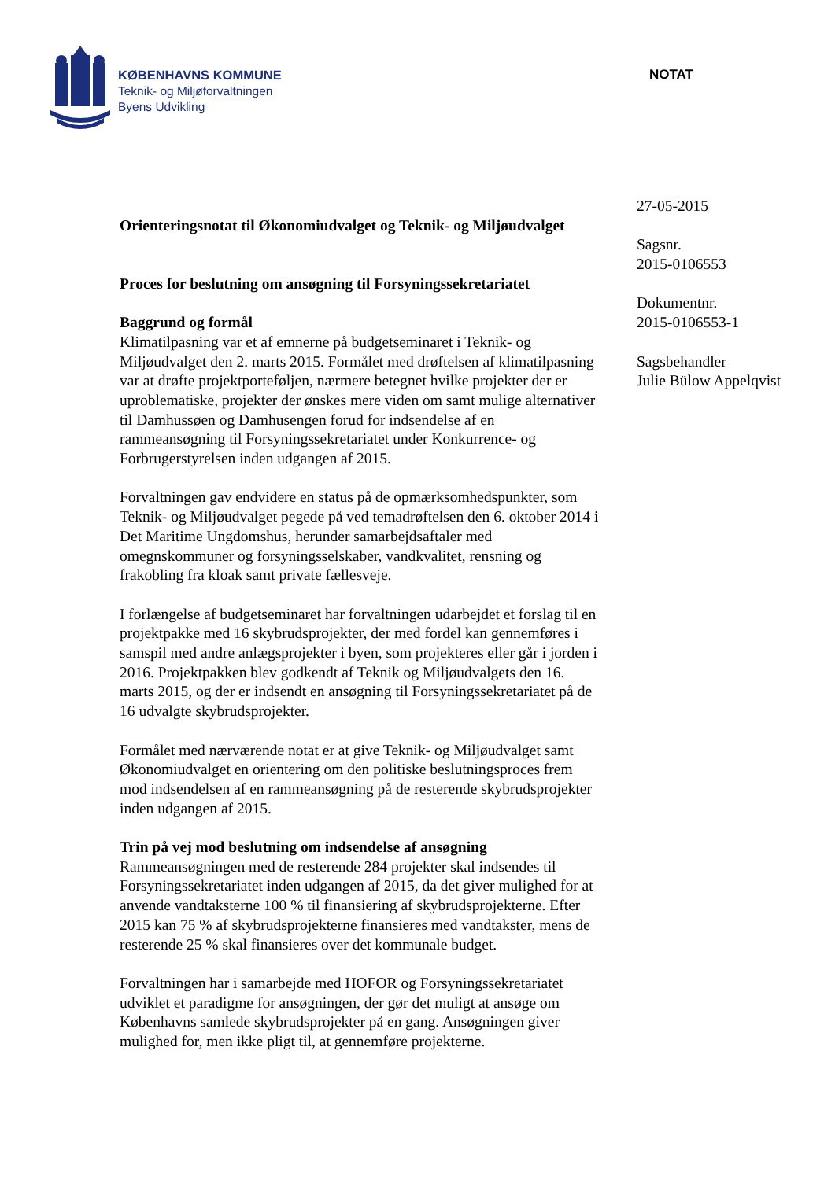KØBENHAVNS KOMMUNE
Teknik- og Miljøforvaltningen
Byens Udvikling
NOTAT
Orienteringsnotat til Økonomiudvalget og Teknik- og Miljøudvalget
Proces for beslutning om ansøgning til Forsyningssekretariatet
Baggrund og formål
Klimatilpasning var et af emnerne på budgetseminaret i Teknik- og Miljøudvalget den 2. marts 2015. Formålet med drøftelsen af klimatilpasning var at drøfte projektporteføljen, nærmere betegnet hvilke projekter der er uproblematiske, projekter der ønskes mere viden om samt mulige alternativer til Damhussøen og Damhusengen forud for indsendelse af en rammeansøgning til Forsyningssekretariatet under Konkurrence- og Forbrugerstyrelsen inden udgangen af 2015.
Forvaltningen gav endvidere en status på de opmærksomhedspunkter, som Teknik- og Miljøudvalget pegede på ved temadrøftelsen den 6. oktober 2014 i Det Maritime Ungdomshus, herunder samarbejdsaftaler med omegnskommuner og forsyningsselskaber, vandkvalitet, rensning og frakobling fra kloak samt private fællesveje.
I forlængelse af budgetseminaret har forvaltningen udarbejdet et forslag til en projektpakke med 16 skybrudsprojekter, der med fordel kan gennemføres i samspil med andre anlægsprojekter i byen, som projekteres eller går i jorden i 2016. Projektpakken blev godkendt af Teknik og Miljøudvalgets den 16. marts 2015, og der er indsendt en ansøgning til Forsyningssekretariatet på de 16 udvalgte skybrudsprojekter.
Formålet med nærværende notat er at give Teknik- og Miljøudvalget samt Økonomiudvalget en orientering om den politiske beslutningsproces frem mod indsendelsen af en rammeansøgning på de resterende skybrudsprojekter inden udgangen af 2015.
Trin på vej mod beslutning om indsendelse af ansøgning
Rammeansøgningen med de resterende 284 projekter skal indsendes til Forsyningssekretariatet inden udgangen af 2015, da det giver mulighed for at anvende vandtaksterne 100 % til finansiering af skybrudsprojekterne. Efter 2015 kan 75 % af skybrudsprojekterne finansieres med vandtakster, mens de resterende 25 % skal finansieres over det kommunale budget.
Forvaltningen har i samarbejde med HOFOR og Forsyningssekretariatet udviklet et paradigme for ansøgningen, der gør det muligt at ansøge om Københavns samlede skybrudsprojekter på en gang. Ansøgningen giver mulighed for, men ikke pligt til, at gennemføre projekterne.
27-05-2015
Sagsnr.
2015-0106553
Dokumentnr.
2015-0106553-1
Sagsbehandler
Julie Bülow Appelqvist